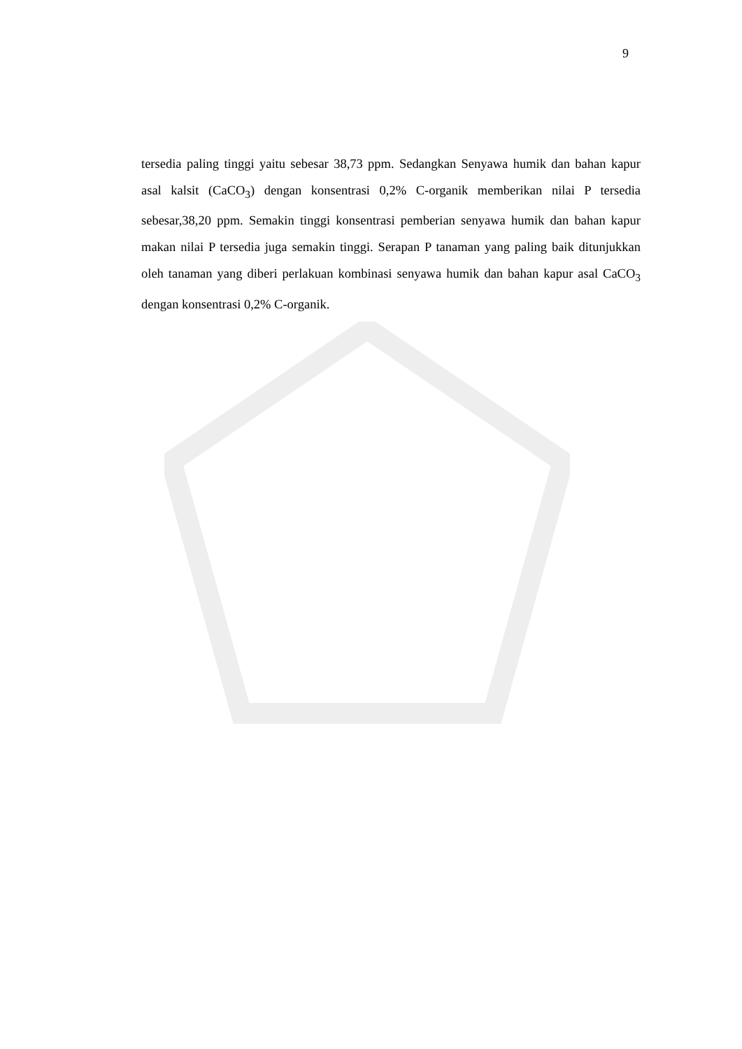9
tersedia paling tinggi yaitu sebesar 38,73 ppm. Sedangkan Senyawa humik dan bahan kapur asal kalsit (CaCO<sub>3</sub>) dengan konsentrasi 0,2% C-organik memberikan nilai P tersedia sebesar,38,20 ppm. Semakin tinggi konsentrasi pemberian senyawa humik dan bahan kapur makan nilai P tersedia juga semakin tinggi. Serapan P tanaman yang paling baik ditunjukkan oleh tanaman yang diberi perlakuan kombinasi senyawa humik dan bahan kapur asal CaCO<sub>3</sub> dengan konsentrasi 0,2% C-organik.